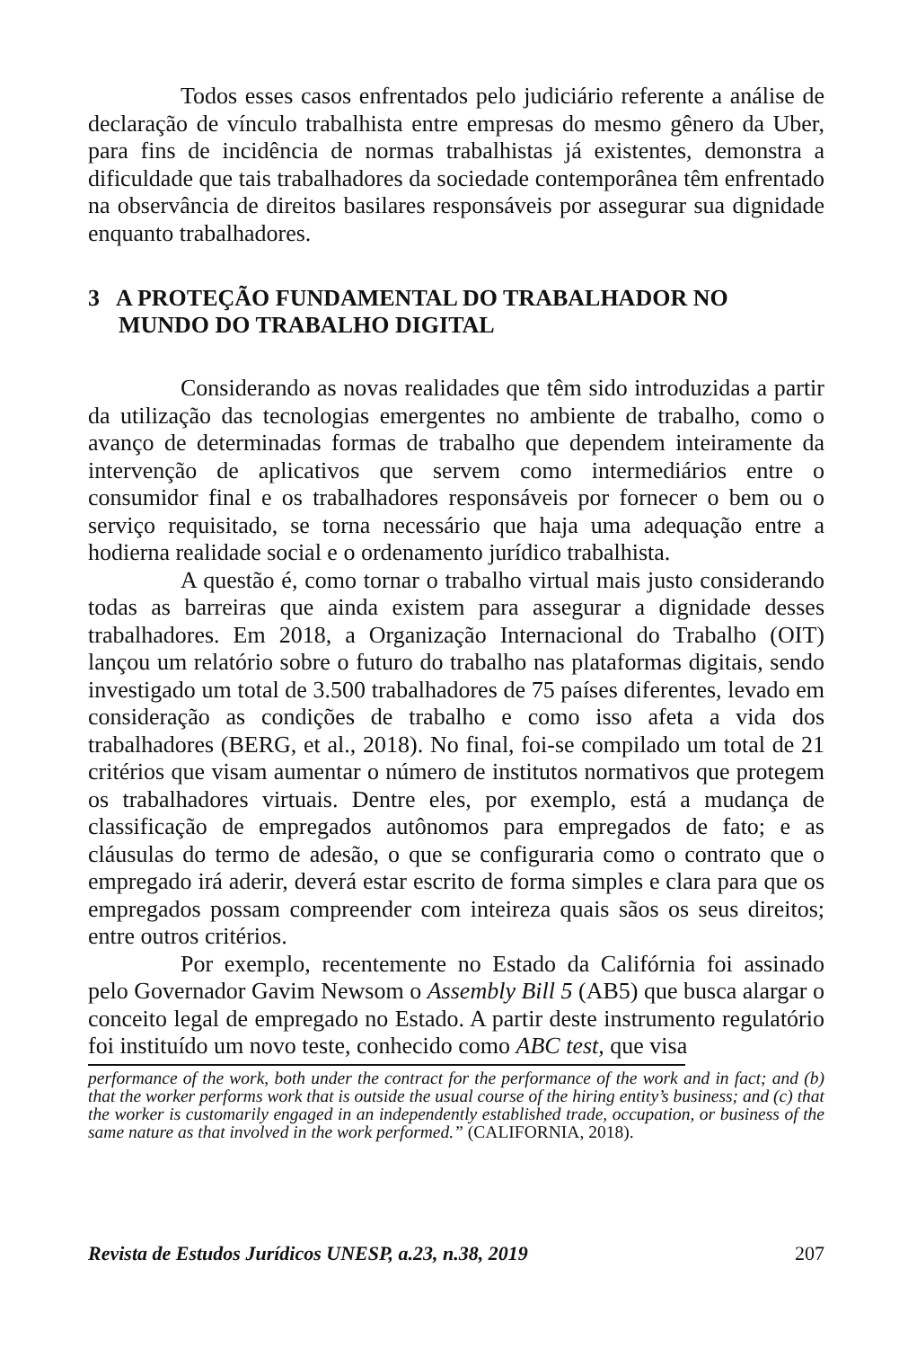Todos esses casos enfrentados pelo judiciário referente a análise de declaração de vínculo trabalhista entre empresas do mesmo gênero da Uber, para fins de incidência de normas trabalhistas já existentes, demonstra a dificuldade que tais trabalhadores da sociedade contemporânea têm enfrentado na observância de direitos basilares responsáveis por assegurar sua dignidade enquanto trabalhadores.
3 A PROTEÇÃO FUNDAMENTAL DO TRABALHADOR NO MUNDO DO TRABALHO DIGITAL
Considerando as novas realidades que têm sido introduzidas a partir da utilização das tecnologias emergentes no ambiente de trabalho, como o avanço de determinadas formas de trabalho que dependem inteiramente da intervenção de aplicativos que servem como intermediários entre o consumidor final e os trabalhadores responsáveis por fornecer o bem ou o serviço requisitado, se torna necessário que haja uma adequação entre a hodierna realidade social e o ordenamento jurídico trabalhista.
A questão é, como tornar o trabalho virtual mais justo considerando todas as barreiras que ainda existem para assegurar a dignidade desses trabalhadores. Em 2018, a Organização Internacional do Trabalho (OIT) lançou um relatório sobre o futuro do trabalho nas plataformas digitais, sendo investigado um total de 3.500 trabalhadores de 75 países diferentes, levado em consideração as condições de trabalho e como isso afeta a vida dos trabalhadores (BERG, et al., 2018). No final, foi-se compilado um total de 21 critérios que visam aumentar o número de institutos normativos que protegem os trabalhadores virtuais. Dentre eles, por exemplo, está a mudança de classificação de empregados autônomos para empregados de fato; e as cláusulas do termo de adesão, o que se configuraria como o contrato que o empregado irá aderir, deverá estar escrito de forma simples e clara para que os empregados possam compreender com inteireza quais sãos os seus direitos; entre outros critérios.
Por exemplo, recentemente no Estado da Califórnia foi assinado pelo Governador Gavim Newsom o Assembly Bill 5 (AB5) que busca alargar o conceito legal de empregado no Estado. A partir deste instrumento regulatório foi instituído um novo teste, conhecido como ABC test, que visa
performance of the work, both under the contract for the performance of the work and in fact; and (b) that the worker performs work that is outside the usual course of the hiring entity’s business; and (c) that the worker is customarily engaged in an independently established trade, occupation, or business of the same nature as that involved in the work performed.” (CALIFORNIA, 2018).
Revista de Estudos Jurídicos UNESP, a.23, n.38, 2019 207